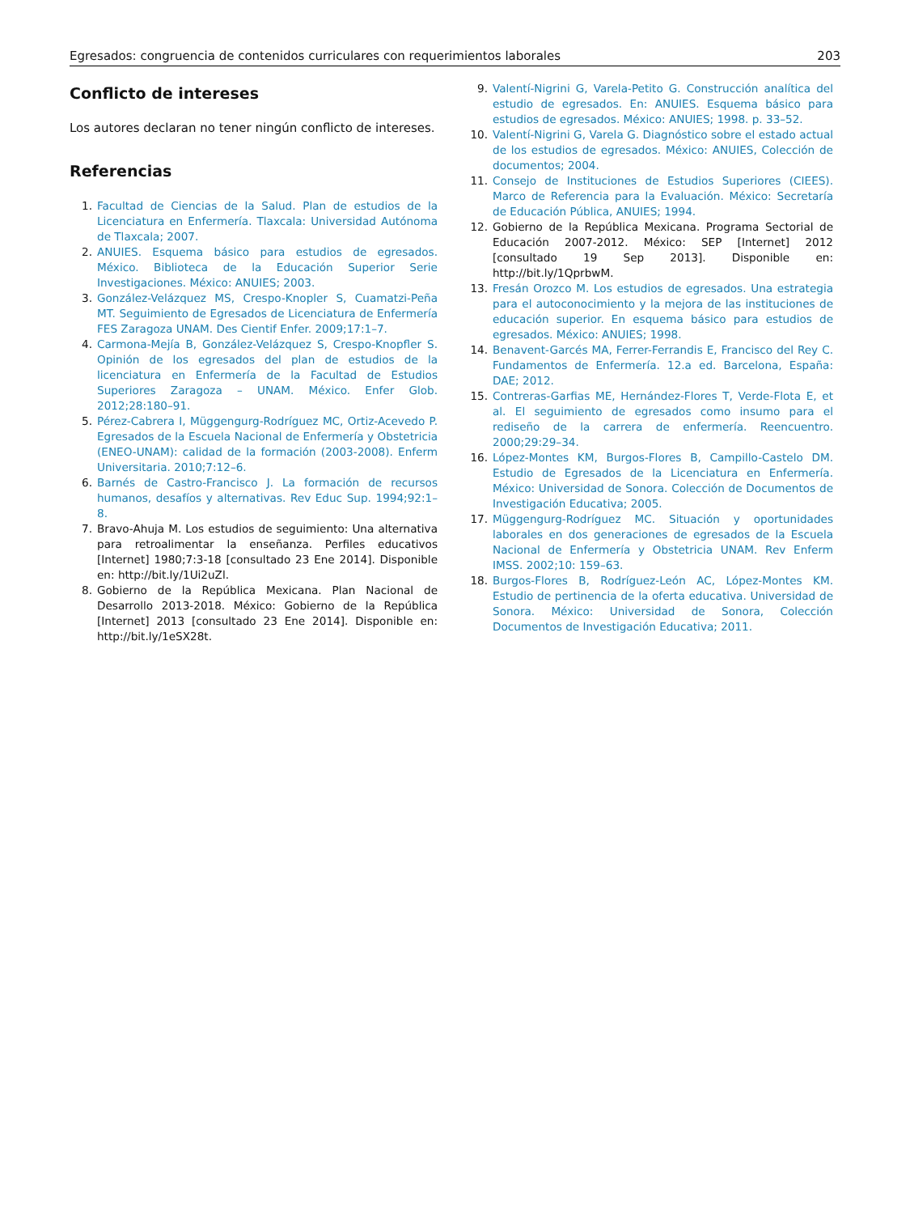Egresados: congruencia de contenidos curriculares con requerimientos laborales 203
Conflicto de intereses
Los autores declaran no tener ningún conflicto de intereses.
Referencias
1. Facultad de Ciencias de la Salud. Plan de estudios de la Licenciatura en Enfermería. Tlaxcala: Universidad Autónoma de Tlaxcala; 2007.
2. ANUIES. Esquema básico para estudios de egresados. México. Biblioteca de la Educación Superior Serie Investigaciones. México: ANUIES; 2003.
3. González-Velázquez MS, Crespo-Knopler S, Cuamatzi-Peña MT. Seguimiento de Egresados de Licenciatura de Enfermería FES Zaragoza UNAM. Des Cientif Enfer. 2009;17:1–7.
4. Carmona-Mejía B, González-Velázquez S, Crespo-Knopfler S. Opinión de los egresados del plan de estudios de la licenciatura en Enfermería de la Facultad de Estudios Superiores Zaragoza – UNAM. México. Enfer Glob. 2012;28:180–91.
5. Pérez-Cabrera I, Müggengurg-Rodríguez MC, Ortiz-Acevedo P. Egresados de la Escuela Nacional de Enfermería y Obstetricia (ENEO-UNAM): calidad de la formación (2003-2008). Enferm Universitaria. 2010;7:12–6.
6. Barnés de Castro-Francisco J. La formación de recursos humanos, desafíos y alternativas. Rev Educ Sup. 1994;92:1–8.
7. Bravo-Ahuja M. Los estudios de seguimiento: Una alternativa para retroalimentar la enseñanza. Perfiles educativos [Internet] 1980;7:3-18 [consultado 23 Ene 2014]. Disponible en: http://bit.ly/1Ui2uZl.
8. Gobierno de la República Mexicana. Plan Nacional de Desarrollo 2013-2018. México: Gobierno de la República [Internet] 2013 [consultado 23 Ene 2014]. Disponible en: http://bit.ly/1eSX28t.
9. Valentí-Nigrini G, Varela-Petito G. Construcción analítica del estudio de egresados. En: ANUIES. Esquema básico para estudios de egresados. México: ANUIES; 1998. p. 33–52.
10. Valentí-Nigrini G, Varela G. Diagnóstico sobre el estado actual de los estudios de egresados. México: ANUIES, Colección de documentos; 2004.
11. Consejo de Instituciones de Estudios Superiores (CIEES). Marco de Referencia para la Evaluación. México: Secretaría de Educación Pública, ANUIES; 1994.
12. Gobierno de la República Mexicana. Programa Sectorial de Educación 2007-2012. México: SEP [Internet] 2012 [consultado 19 Sep 2013]. Disponible en: http://bit.ly/1QprbwM.
13. Fresán Orozco M. Los estudios de egresados. Una estrategia para el autoconocimiento y la mejora de las instituciones de educación superior. En esquema básico para estudios de egresados. México: ANUIES; 1998.
14. Benavent-Garcés MA, Ferrer-Ferrandis E, Francisco del Rey C. Fundamentos de Enfermería. 12.a ed. Barcelona, España: DAE; 2012.
15. Contreras-Garfias ME, Hernández-Flores T, Verde-Flota E, et al. El seguimiento de egresados como insumo para el rediseño de la carrera de enfermería. Reencuentro. 2000;29:29–34.
16. López-Montes KM, Burgos-Flores B, Campillo-Castelo DM. Estudio de Egresados de la Licenciatura en Enfermería. México: Universidad de Sonora. Colección de Documentos de Investigación Educativa; 2005.
17. Müggengurg-Rodríguez MC. Situación y oportunidades laborales en dos generaciones de egresados de la Escuela Nacional de Enfermería y Obstetricia UNAM. Rev Enferm IMSS. 2002;10: 159–63.
18. Burgos-Flores B, Rodríguez-León AC, López-Montes KM. Estudio de pertinencia de la oferta educativa. Universidad de Sonora. México: Universidad de Sonora, Colección Documentos de Investigación Educativa; 2011.